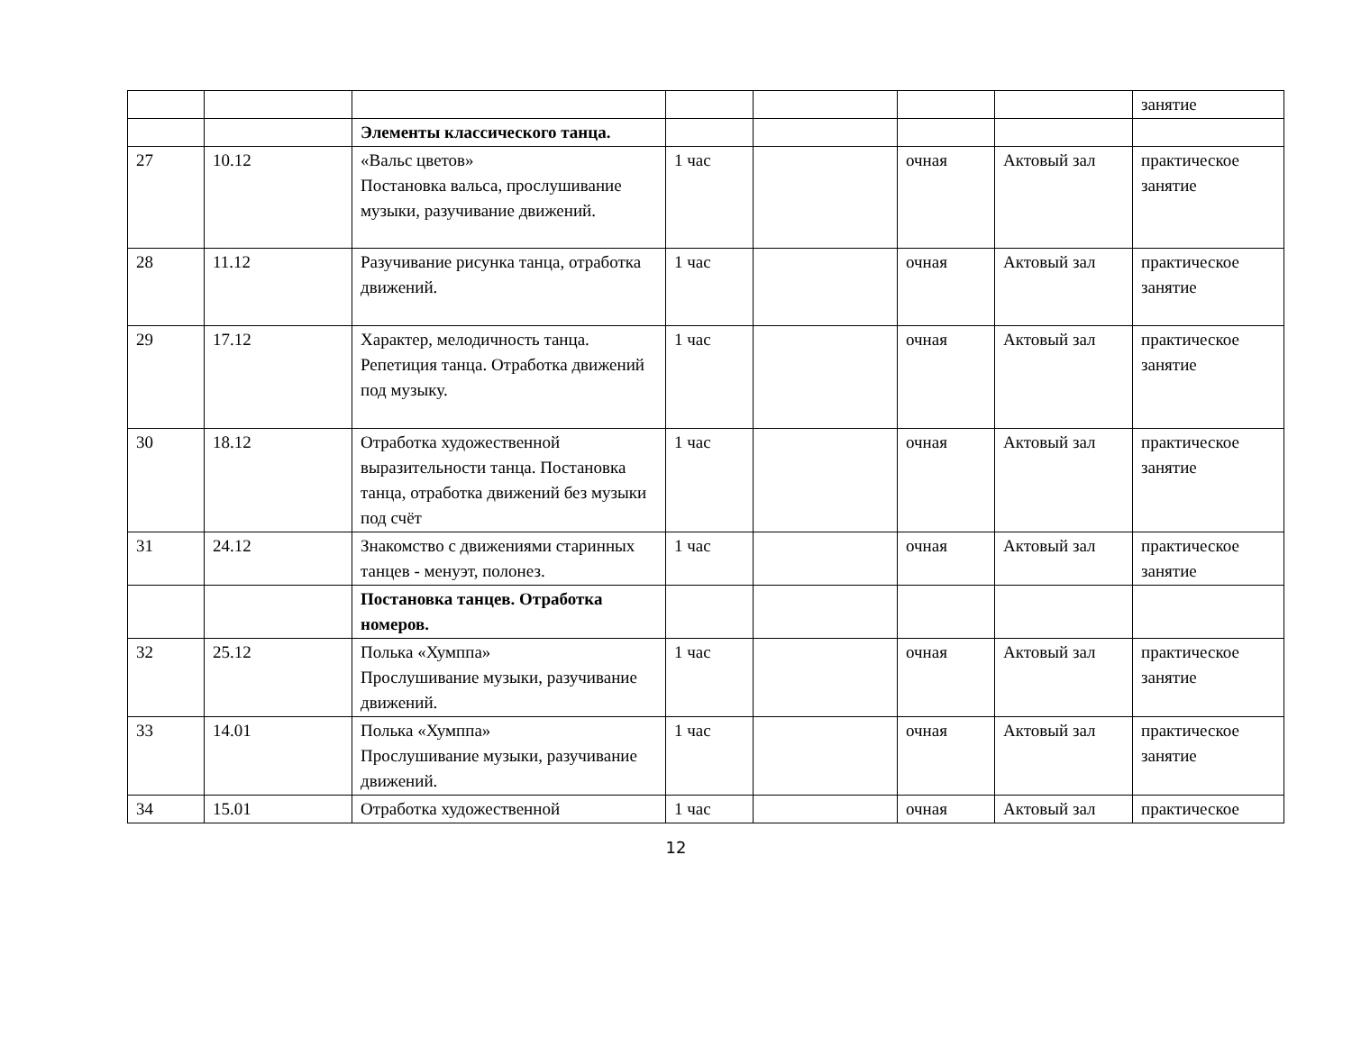| | | | | | | | занятие |
| | | Элементы классического танца. | | | | | |
| 27 | 10.12 | «Вальс цветов» Постановка вальса, прослушивание музыки, разучивание движений. | 1 час | | очная | Актовый зал | практическое занятие |
| 28 | 11.12 | Разучивание рисунка танца, отработка движений. | 1 час | | очная | Актовый зал | практическое занятие |
| 29 | 17.12 | Характер, мелодичность танца. Репетиция танца. Отработка движений под музыку. | 1 час | | очная | Актовый зал | практическое занятие |
| 30 | 18.12 | Отработка художественной выразительности танца. Постановка танца, отработка движений без музыки под счёт | 1 час | | очная | Актовый зал | практическое занятие |
| 31 | 24.12 | Знакомство с движениями старинных танцев - менуэт, полонез. | 1 час | | очная | Актовый зал | практическое занятие |
| | | Постановка танцев. Отработка номеров. | | | | | |
| 32 | 25.12 | Полька «Хумппа» Прослушивание музыки, разучивание движений. | 1 час | | очная | Актовый зал | практическое занятие |
| 33 | 14.01 | Полька «Хумппа» Прослушивание музыки, разучивание движений. | 1 час | | очная | Актовый зал | практическое занятие |
| 34 | 15.01 | Отработка художественной | 1 час | | очная | Актовый зал | практическое |
12